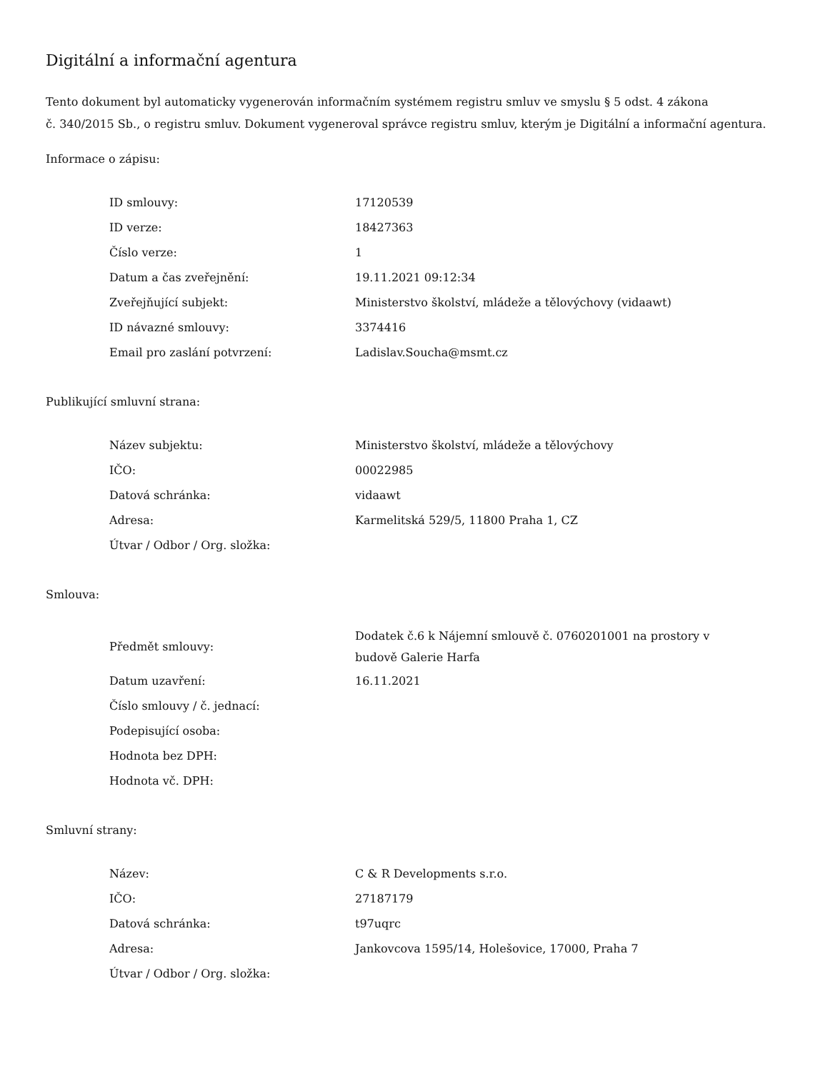Digitální a informační agentura
Tento dokument byl automaticky vygenerován informačním systémem registru smluv ve smyslu § 5 odst. 4 zákona
č. 340/2015 Sb., o registru smluv. Dokument vygeneroval správce registru smluv, kterým je Digitální a informační agentura.
Informace o zápisu:
| ID smlouvy: | 17120539 |
| ID verze: | 18427363 |
| Číslo verze: | 1 |
| Datum a čas zveřejnění: | 19.11.2021 09:12:34 |
| Zveřejňující subjekt: | Ministerstvo školství, mládeže a tělovýchovy (vidaawt) |
| ID návazné smlouvy: | 3374416 |
| Email pro zaslání potvrzení: | Ladislav.Soucha@msmt.cz |
Publikující smluvní strana:
| Název subjektu: | Ministerstvo školství, mládeže a tělovýchovy |
| IČO: | 00022985 |
| Datová schránka: | vidaawt |
| Adresa: | Karmelitská 529/5, 11800 Praha 1, CZ |
| Útvar / Odbor / Org. složka: | |
Smlouva:
| Předmět smlouvy: | Dodatek č.6 k Nájemní smlouvě č. 0760201001 na prostory v budově Galerie Harfa |
| Datum uzavření: | 16.11.2021 |
| Číslo smlouvy / č. jednací: | |
| Podepisující osoba: | |
| Hodnota bez DPH: | |
| Hodnota vč. DPH: | |
Smluvní strany:
| Název: | C & R Developments s.r.o. |
| IČO: | 27187179 |
| Datová schránka: | t97uqrc |
| Adresa: | Jankovcova 1595/14, Holešovice, 17000, Praha 7 |
| Útvar / Odbor / Org. složka: | |